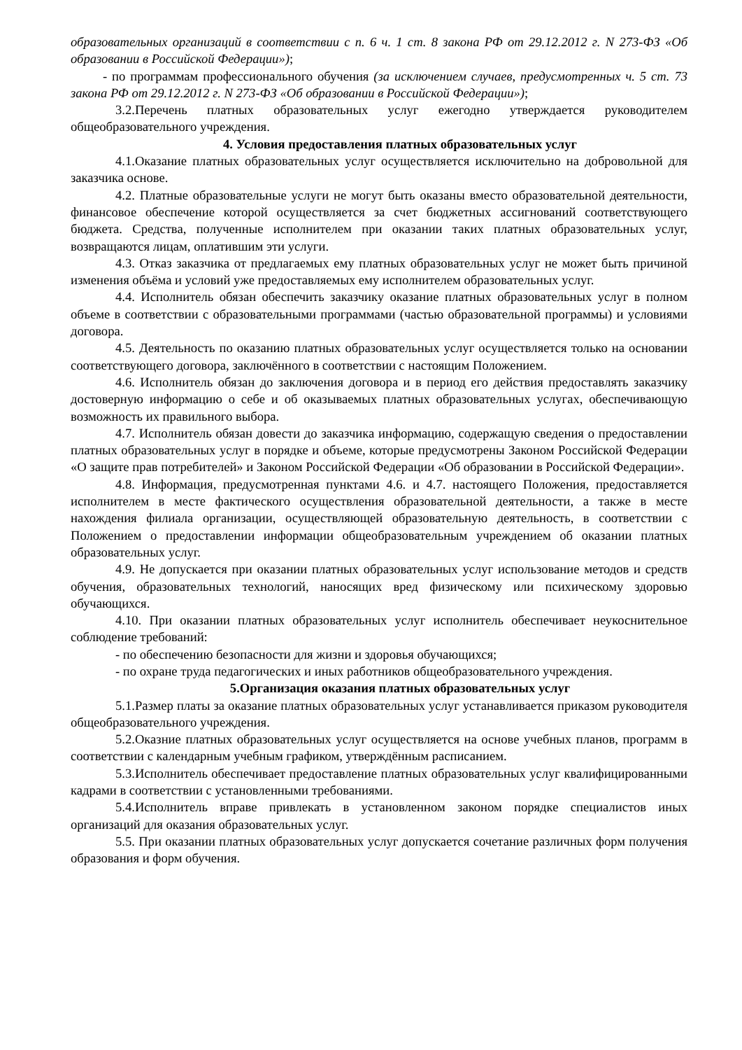образовательных организаций в соответствии с п. 6 ч. 1 ст. 8 закона РФ от 29.12.2012 г. N 273-ФЗ «Об образовании в Российской Федерации»);
- по программам профессионального обучения (за исключением случаев, предусмотренных ч. 5 ст. 73 закона РФ от 29.12.2012 г. N 273-ФЗ «Об образовании в Российской Федерации»);
3.2.Перечень платных образовательных услуг ежегодно утверждается руководителем общеобразовательного учреждения.
4. Условия предоставления платных образовательных услуг
4.1.Оказание платных образовательных услуг осуществляется исключительно на добровольной для заказчика основе.
4.2. Платные образовательные услуги не могут быть оказаны вместо образовательной деятельности, финансовое обеспечение которой осуществляется за счет бюджетных ассигнований соответствующего бюджета. Средства, полученные исполнителем при оказании таких платных образовательных услуг, возвращаются лицам, оплатившим эти услуги.
4.3. Отказ заказчика от предлагаемых ему платных образовательных услуг не может быть причиной изменения объёма и условий уже предоставляемых ему исполнителем образовательных услуг.
4.4. Исполнитель обязан обеспечить заказчику оказание платных образовательных услуг в полном объеме в соответствии с образовательными программами (частью образовательной программы) и условиями договора.
4.5. Деятельность по оказанию платных образовательных услуг осуществляется только на основании соответствующего договора, заключённого в соответствии с настоящим Положением.
4.6. Исполнитель обязан до заключения договора и в период его действия предоставлять заказчику достоверную информацию о себе и об оказываемых платных образовательных услугах, обеспечивающую возможность их правильного выбора.
4.7. Исполнитель обязан довести до заказчика информацию, содержащую сведения о предоставлении платных образовательных услуг в порядке и объеме, которые предусмотрены Законом Российской Федерации «О защите прав потребителей» и Законом Российской Федерации «Об образовании в Российской Федерации».
4.8. Информация, предусмотренная пунктами 4.6. и 4.7. настоящего Положения, предоставляется исполнителем в месте фактического осуществления образовательной деятельности, а также в месте нахождения филиала организации, осуществляющей образовательную деятельность, в соответствии с Положением о предоставлении информации общеобразовательным учреждением об оказании платных образовательных услуг.
4.9. Не допускается при оказании платных образовательных услуг использование методов и средств обучения, образовательных технологий, наносящих вред физическому или психическому здоровью обучающихся.
4.10. При оказании платных образовательных услуг исполнитель обеспечивает неукоснительное соблюдение требований:
- по обеспечению безопасности для жизни и здоровья обучающихся;
- по охране труда педагогических и иных работников общеобразовательного учреждения.
5.Организация оказания платных образовательных услуг
5.1.Размер платы за оказание платных образовательных услуг устанавливается приказом руководителя общеобразовательного учреждения.
5.2.Оказние платных образовательных услуг осуществляется на основе учебных планов, программ в соответствии с календарным учебным графиком, утверждённым расписанием.
5.3.Исполнитель обеспечивает предоставление платных образовательных услуг квалифицированными кадрами в соответствии с установленными требованиями.
5.4.Исполнитель вправе привлекать в установленном законом порядке специалистов иных организаций для оказания образовательных услуг.
5.5. При оказании платных образовательных услуг допускается сочетание различных форм получения образования и форм обучения.